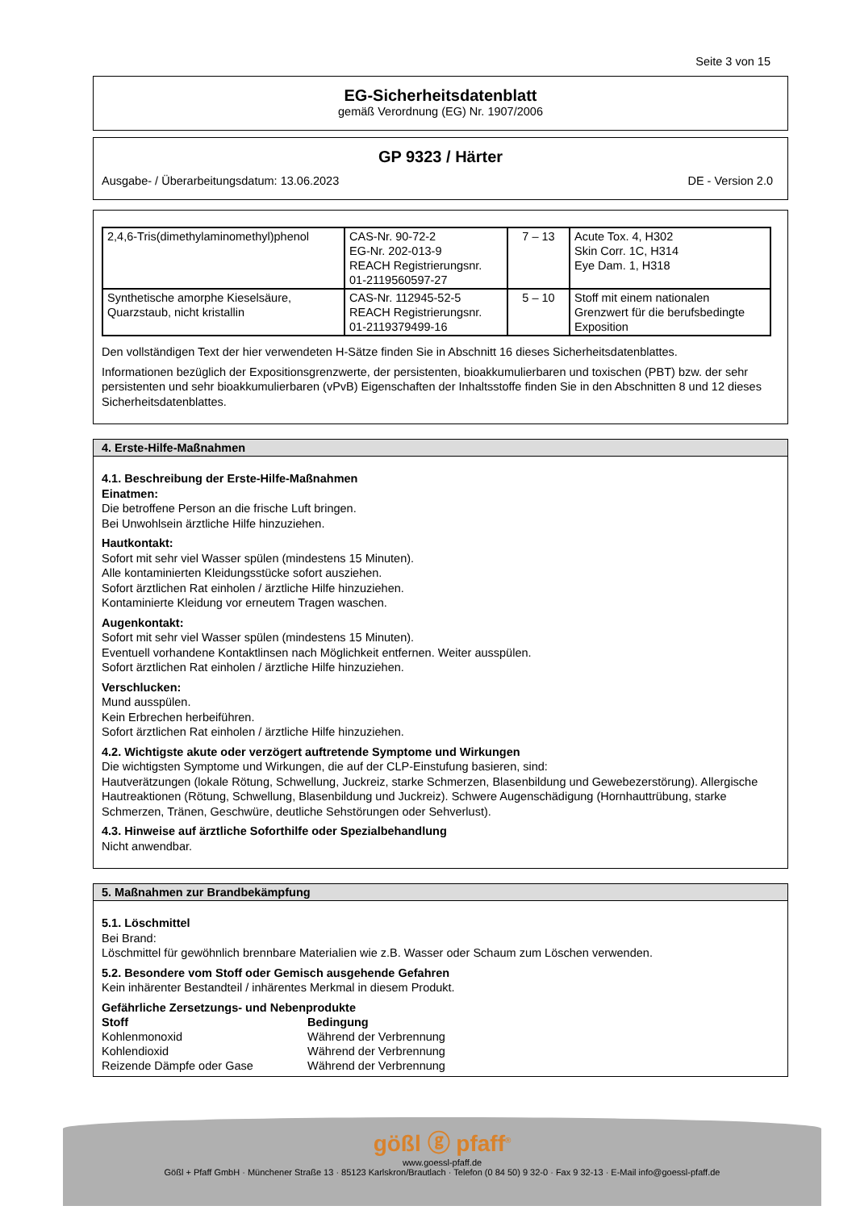Seite 3 von 15
EG-Sicherheitsdatenblatt
gemäß Verordnung (EG) Nr. 1907/2006
GP 9323 / Härter
Ausgabe- / Überarbeitungsdatum: 13.06.2023 DE - Version 2.0
| 2,4,6-Tris(dimethylaminomethyl)phenol | CAS-Nr. 90-72-2 EG-Nr. 202-013-9 REACH Registrierungsnr. 01-2119560597-27 | 7 – 13 | Acute Tox. 4, H302 Skin Corr. 1C, H314 Eye Dam. 1, H318 |
| Synthetische amorphe Kieselsäure, Quarzstaub, nicht kristallin | CAS-Nr. 112945-52-5 REACH Registrierungsnr. 01-2119379499-16 | 5 – 10 | Stoff mit einem nationalen Grenzwert für die berufsbedingte Exposition |
Den vollständigen Text der hier verwendeten H-Sätze finden Sie in Abschnitt 16 dieses Sicherheitsdatenblattes.
Informationen bezüglich der Expositionsgrenzwerte, der persistenten, bioakkumulierbaren und toxischen (PBT) bzw. der sehr persistenten und sehr bioakkumulierbaren (vPvB) Eigenschaften der Inhaltsstoffe finden Sie in den Abschnitten 8 und 12 dieses Sicherheitsdatenblattes.
4. Erste-Hilfe-Maßnahmen
4.1. Beschreibung der Erste-Hilfe-Maßnahmen
Einatmen:
Die betroffene Person an die frische Luft bringen.
Bei Unwohlsein ärztliche Hilfe hinzuziehen.
Hautkontakt:
Sofort mit sehr viel Wasser spülen (mindestens 15 Minuten).
Alle kontaminierten Kleidungsstücke sofort ausziehen.
Sofort ärztlichen Rat einholen / ärztliche Hilfe hinzuziehen.
Kontaminierte Kleidung vor erneutem Tragen waschen.
Augenkontakt:
Sofort mit sehr viel Wasser spülen (mindestens 15 Minuten).
Eventuell vorhandene Kontaktlinsen nach Möglichkeit entfernen. Weiter ausspülen.
Sofort ärztlichen Rat einholen / ärztliche Hilfe hinzuziehen.
Verschlucken:
Mund ausspülen.
Kein Erbrechen herbeiführen.
Sofort ärztlichen Rat einholen / ärztliche Hilfe hinzuziehen.
4.2. Wichtigste akute oder verzögert auftretende Symptome und Wirkungen
Die wichtigsten Symptome und Wirkungen, die auf der CLP-Einstufung basieren, sind:
Hautverätzungen (lokale Rötung, Schwellung, Juckreiz, starke Schmerzen, Blasenbildung und Gewebezerstörung). Allergische Hautreaktionen (Rötung, Schwellung, Blasenbildung und Juckreiz). Schwere Augenschädigung (Hornhauttrübung, starke Schmerzen, Tränen, Geschwüre, deutliche Sehstörungen oder Sehverlust).
4.3. Hinweise auf ärztliche Soforthilfe oder Spezialbehandlung
Nicht anwendbar.
5. Maßnahmen zur Brandbekämpfung
5.1. Löschmittel
Bei Brand:
Löschmittel für gewöhnlich brennbare Materialien wie z.B. Wasser oder Schaum zum Löschen verwenden.
5.2. Besondere vom Stoff oder Gemisch ausgehende Gefahren
Kein inhärenter Bestandteil / inhärentes Merkmal in diesem Produkt.
Gefährliche Zersetzungs- und Nebenprodukte
| Stoff | Bedingung |
| --- | --- |
| Kohlenmonoxid | Während der Verbrennung |
| Kohlendioxid | Während der Verbrennung |
| Reizende Dämpfe oder Gase | Während der Verbrennung |
gößl ⓖ pfaff<sup>®</sup>
www.goessl-pfaff.de
Gößl + Pfaff GmbH · Münchener Straße 13 · 85123 Karlskron/Brautlach · Telefon (0 84 50) 9 32-0 · Fax 9 32-13 · E-Mail info@goessl-pfaff.de